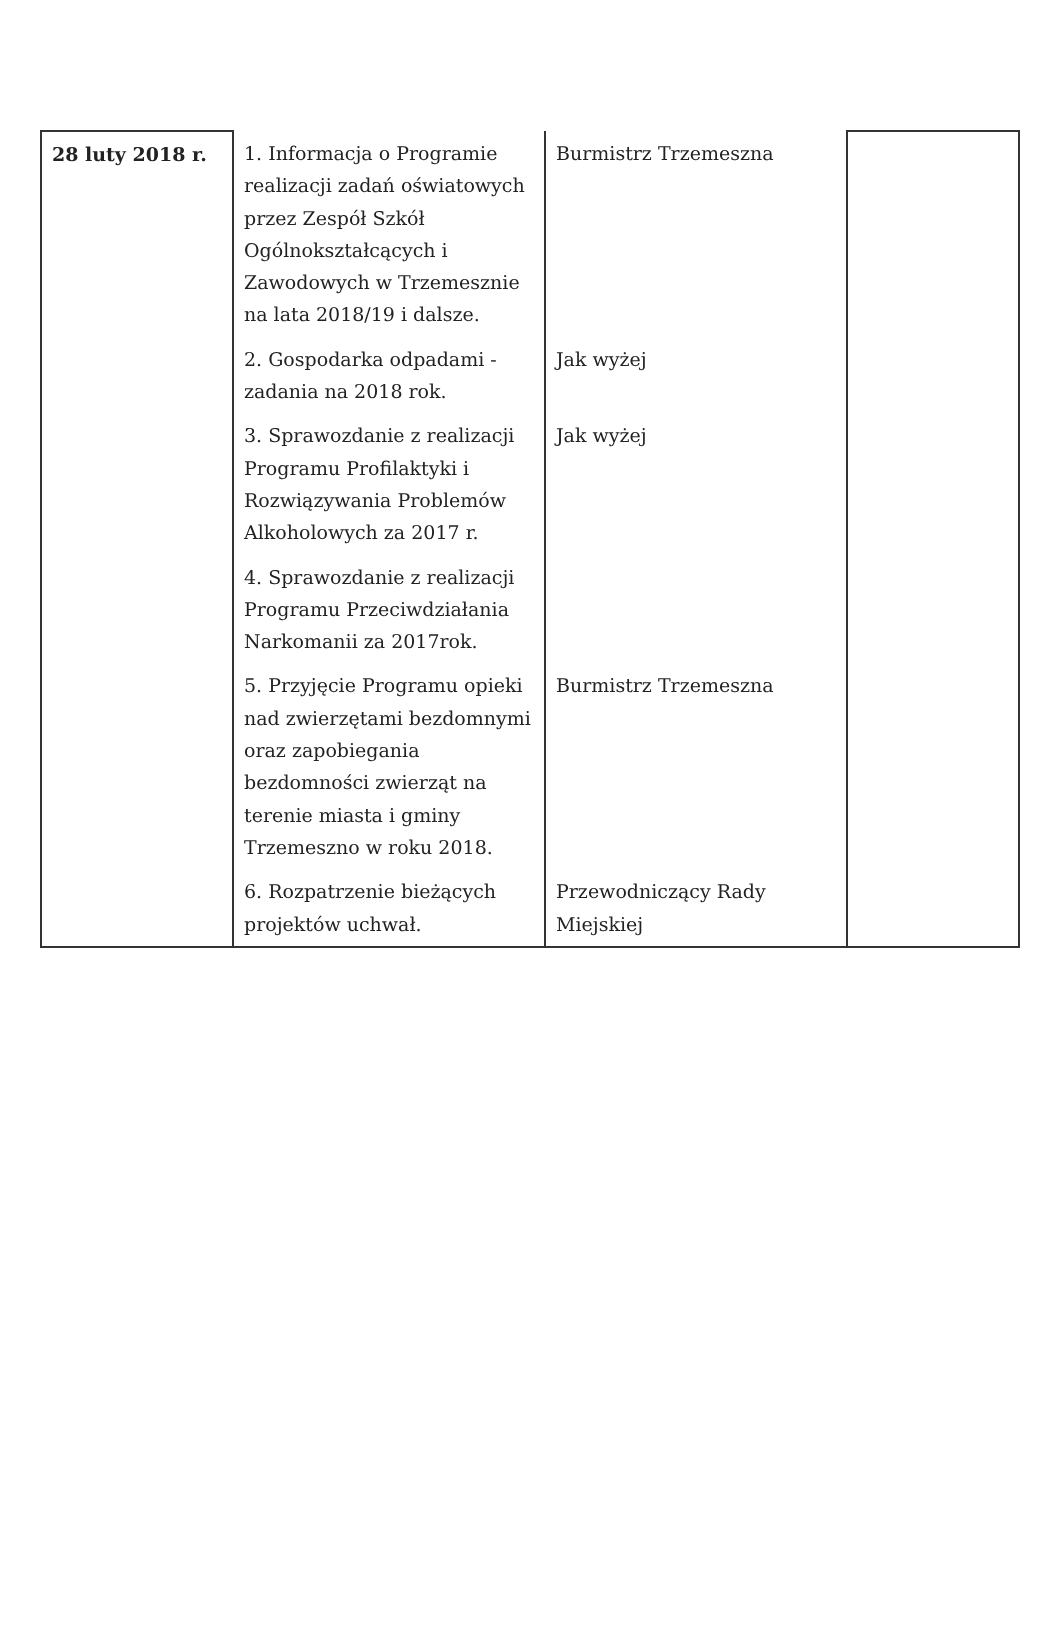| 28 luty 2018 r. | 1. Informacja o Programie realizacji zadań oświatowych przez Zespół Szkół Ogólnokształcących i Zawodowych w Trzemesznie na lata 2018/19 i dalsze. | Burmistrz Trzemeszna | |
| | 2. Gospodarka odpadami - zadania na 2018 rok. | Jak wyżej | |
| | 3. Sprawozdanie z realizacji Programu Profilaktyki i Rozwiązywania Problemów Alkoholowych za 2017 r. | Jak wyżej | |
| | 4. Sprawozdanie z realizacji Programu Przeciwdziałania Narkomanii za 2017rok. | | |
| | 5. Przyjęcie Programu opieki nad zwierzętami bezdomnymi oraz zapobiegania bezdomności zwierząt na terenie miasta i gminy Trzemeszno w roku 2018. | Burmistrz Trzemeszna | |
| | 6. Rozpatrzenie bieżących projektów uchwał. | Przewodniczący Rady Miejskiej | |